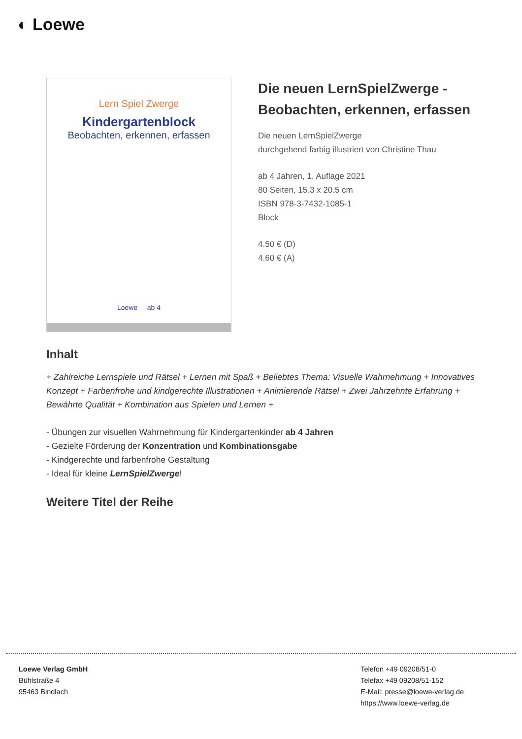◐ Loewe
Lern Spiel Zwerge
Kindergartenblock
Beobachten, erkennen, erfassen
Loewe ab 4
Die neuen LernSpielZwerge - Beobachten, erkennen, erfassen
Die neuen LernSpielZwerge
durchgehend farbig illustriert von Christine Thau
ab 4 Jahren, 1. Auflage 2021
80 Seiten, 15.3 x 20.5 cm
ISBN 978-3-7432-1085-1
Block
4.50 € (D)
4.60 € (A)
Inhalt
+ Zahlreiche Lernspiele und Rätsel + Lernen mit Spaß + Beliebtes Thema: Visuelle Wahrnehmung + Innovatives Konzept + Farbenfrohe und kindgerechte Illustrationen + Animierende Rätsel + Zwei Jahrzehnte Erfahrung + Bewährte Qualität + Kombination aus Spielen und Lernen +
- Übungen zur visuellen Wahrnehmung für Kindergartenkinder ab 4 Jahren
- Gezielte Förderung der Konzentration und Kombinationsgabe
- Kindgerechte und farbenfrohe Gestaltung
- Ideal für kleine LernSpielZwerge!
Weitere Titel der Reihe
Loewe Verlag GmbH
Bühlstraße 4
95463 Bindlach
Telefon +49 09208/51-0
Telefax +49 09208/51-152
E-Mail: presse@loewe-verlag.de
https://www.loewe-verlag.de